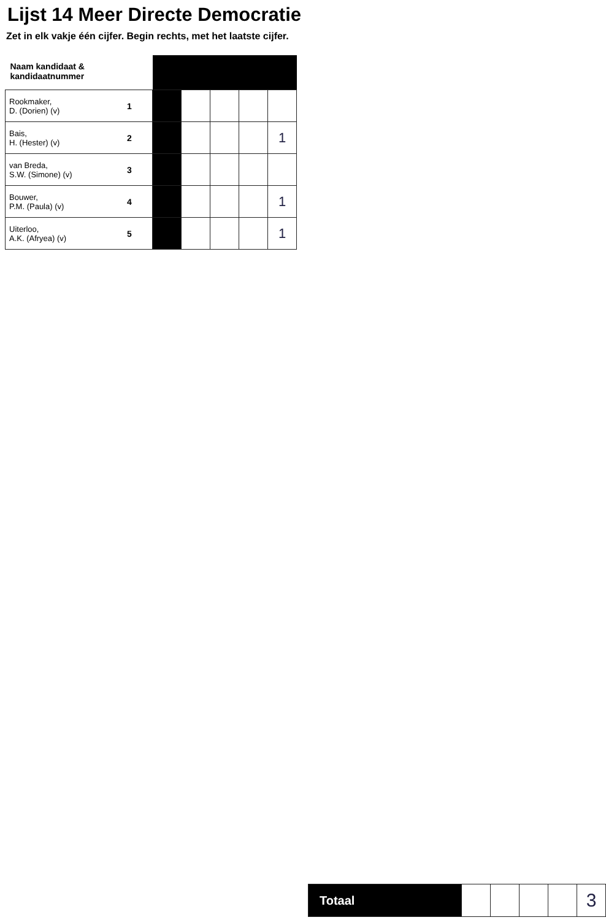Lijst 14 Meer Directe Democratie
Zet in elk vakje één cijfer. Begin rechts, met het laatste cijfer.
| Naam kandidaat & kandidaatnummer | | | | | | |
| --- | --- | --- | --- | --- | --- | --- |
| Rookmaker, D. (Dorien) (v) | 1 | | | | | |
| Bais, H. (Hester) (v) | 2 | | | | | 1 |
| van Breda, S.W. (Simone) (v) | 3 | | | | | |
| Bouwer, P.M. (Paula) (v) | 4 | | | | | 1 |
| Uiterloo, A.K. (Afryea) (v) | 5 | | | | | 1 |
| Totaal | | | | | 3 |